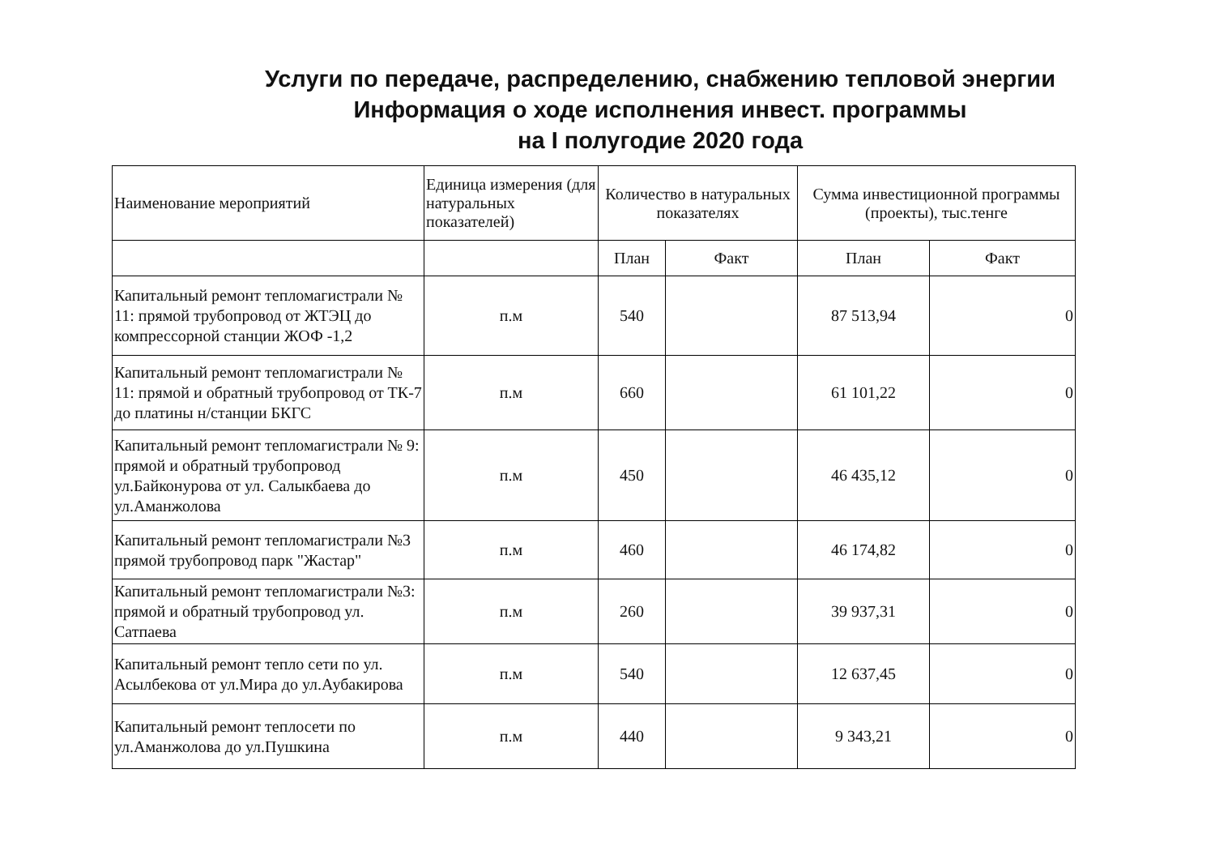Услуги по передаче, распределению, снабжению тепловой энергии
Информация о ходе исполнения инвест. программы
на I полугодие 2020 года
| Наименование мероприятий | Единица измерения (для натуральных показателей) | Количество в натуральных показателях | | Сумма инвестиционной программы (проекты), тыс.тенге | |
| --- | --- | --- | --- | --- | --- |
| | | План | Факт | План | Факт |
| Капитальный ремонт тепломагистрали № 11: прямой трубопровод от ЖТЭЦ до компрессорной станции ЖОФ -1,2 | п.м | 540 | | 87 513,94 | 0 |
| Капитальный ремонт тепломагистрали № 11: прямой и обратный трубопровод от ТК-7 до платины н/станции БКГС | п.м | 660 | | 61 101,22 | 0 |
| Капитальный ремонт тепломагистрали № 9: прямой и обратный трубопровод ул.Байконурова от ул. Салыкбаева до ул.Аманжолова | п.м | 450 | | 46 435,12 | 0 |
| Капитальный ремонт тепломагистрали №3 прямой трубопровод парк "Жастар" | п.м | 460 | | 46 174,82 | 0 |
| Капитальный ремонт тепломагистрали №3: прямой и обратный трубопровод ул. Сатпаева | п.м | 260 | | 39 937,31 | 0 |
| Капитальный ремонт тепло сети по ул. Асылбекова от ул.Мира до ул.Аубакирова | п.м | 540 | | 12 637,45 | 0 |
| Капитальный ремонт теплосети по ул.Аманжолова до ул.Пушкина | п.м | 440 | | 9 343,21 | 0 |